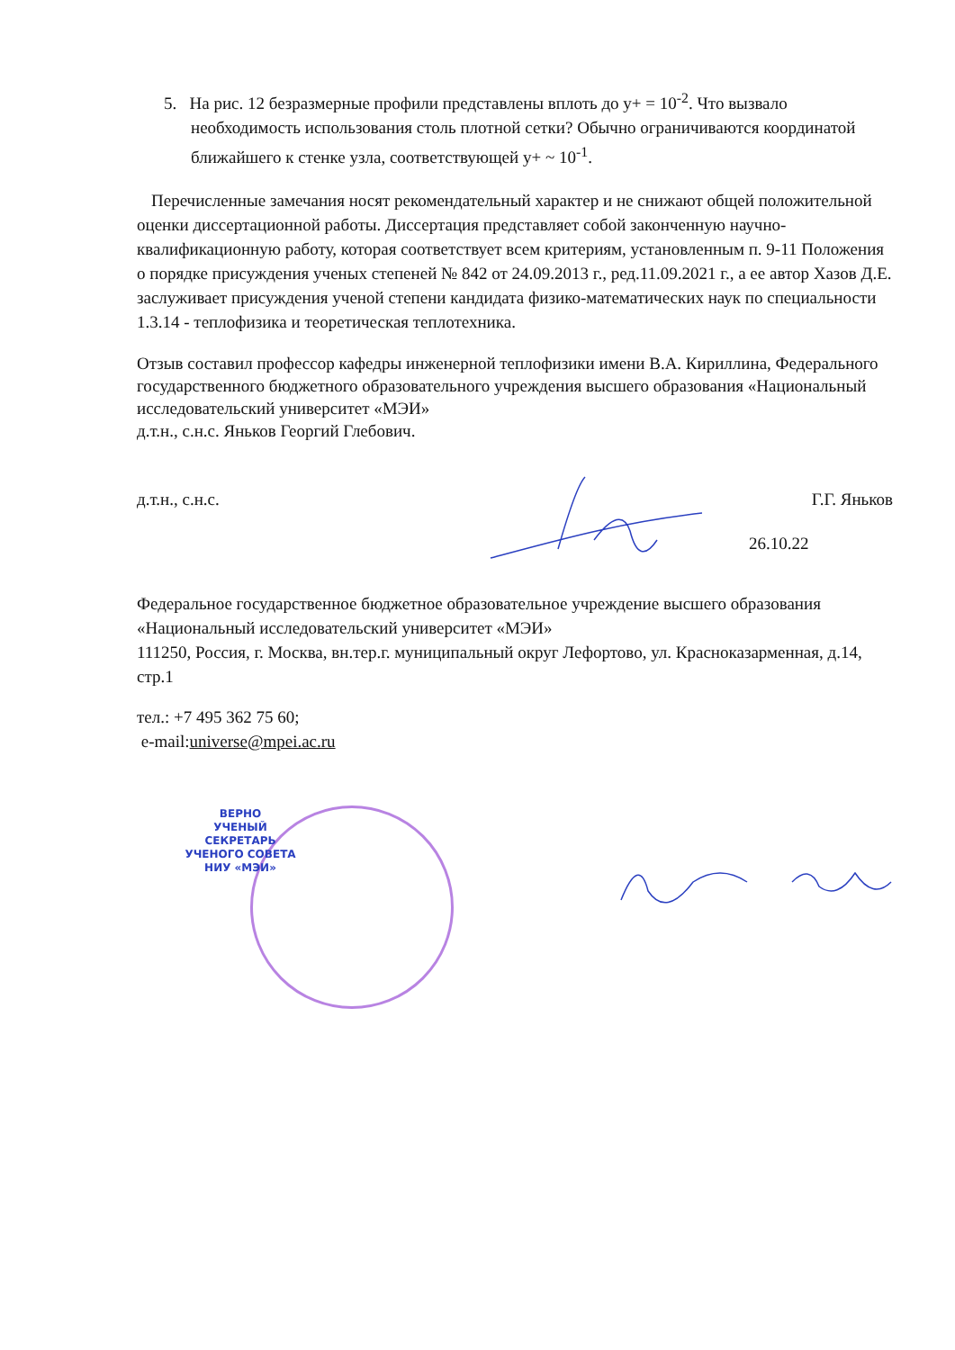5. На рис. 12 безразмерные профили представлены вплоть до y+ = 10<sup>-2</sup>. Что вызвало необходимость использования столь плотной сетки? Обычно ограничиваются координатой ближайшего к стенке узла, соответствующей y+ ~ 10<sup>-1</sup>.
Перечисленные замечания носят рекомендательный характер и не снижают общей положительной оценки диссертационной работы. Диссертация представляет собой законченную научно-квалификационную работу, которая соответствует всем критериям, установленным п. 9-11 Положения о порядке присуждения ученых степеней № 842 от 24.09.2013 г., ред.11.09.2021 г., а ее автор Хазов Д.Е. заслуживает присуждения ученой степени кандидата физико-математических наук по специальности 1.3.14 - теплофизика и теоретическая теплотехника.
Отзыв составил профессор кафедры инженерной теплофизики имени В.А. Кириллина, Федерального государственного бюджетного образовательного учреждения высшего образования «Национальный исследовательский университет «МЭИ»
д.т.н., с.н.с. Яньков Георгий Глебович.
д.т.н., с.н.с. Г.Г. Яньков
26.10.22
Федеральное государственное бюджетное образовательное учреждение высшего образования «Национальный исследовательский университет «МЭИ»
111250, Россия, г. Москва, вн.тер.г. муниципальный округ Лефортово, ул. Красноказарменная, д.14, стр.1
тел.: +7 495 362 75 60;
e-mail:universe@mpei.ac.ru
ВЕРНО
УЧЕНЫЙ СЕКРЕТАРЬ
УЧЕНОГО СОВЕТА
НИУ «МЭИ»